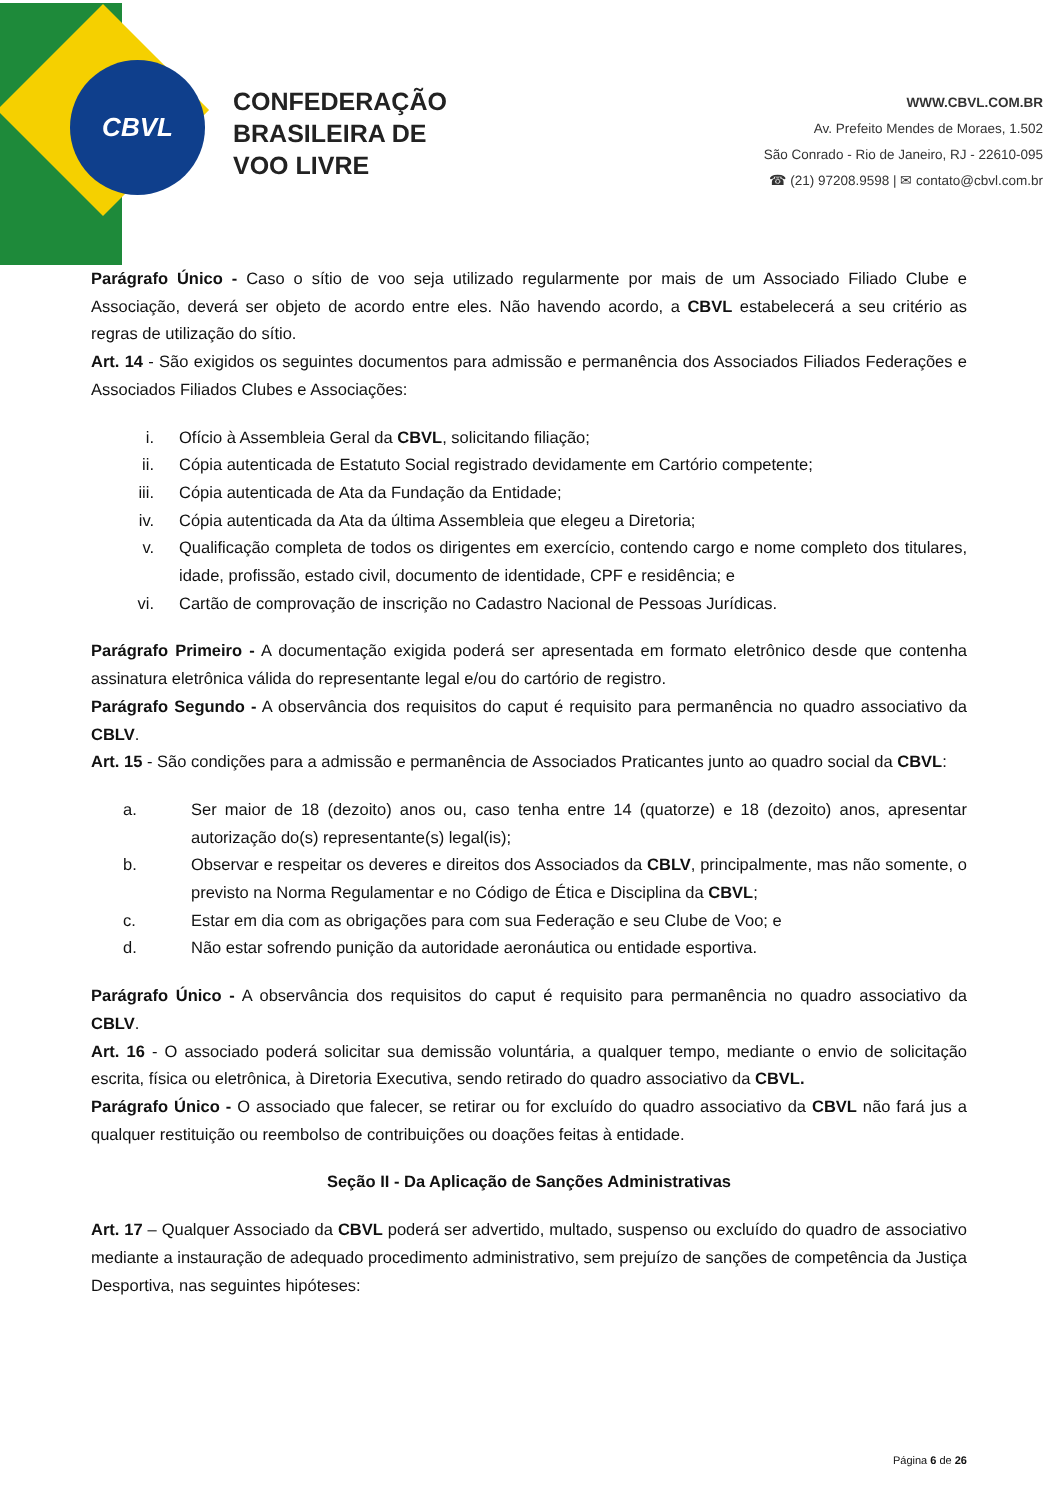CBVL
CONFEDERAÇÃO
BRASILEIRA DE
VOO LIVRE
WWW.CBVL.COM.BR
Av. Prefeito Mendes de Moraes, 1.502
São Conrado - Rio de Janeiro, RJ - 22610-095
☎ (21) 97208.9598 | ✉ contato@cbvl.com.br
Parágrafo Único - Caso o sítio de voo seja utilizado regularmente por mais de um Associado Filiado Clube e Associação, deverá ser objeto de acordo entre eles. Não havendo acordo, a CBVL estabelecerá a seu critério as regras de utilização do sítio.
Art. 14 - São exigidos os seguintes documentos para admissão e permanência dos Associados Filiados Federações e Associados Filiados Clubes e Associações:
i. Ofício à Assembleia Geral da CBVL, solicitando filiação;
ii. Cópia autenticada de Estatuto Social registrado devidamente em Cartório competente;
iii. Cópia autenticada de Ata da Fundação da Entidade;
iv. Cópia autenticada da Ata da última Assembleia que elegeu a Diretoria;
v. Qualificação completa de todos os dirigentes em exercício, contendo cargo e nome completo dos titulares, idade, profissão, estado civil, documento de identidade, CPF e residência; e
vi. Cartão de comprovação de inscrição no Cadastro Nacional de Pessoas Jurídicas.
Parágrafo Primeiro - A documentação exigida poderá ser apresentada em formato eletrônico desde que contenha assinatura eletrônica válida do representante legal e/ou do cartório de registro.
Parágrafo Segundo - A observância dos requisitos do caput é requisito para permanência no quadro associativo da CBLV.
Art. 15 - São condições para a admissão e permanência de Associados Praticantes junto ao quadro social da CBVL:
a. Ser maior de 18 (dezoito) anos ou, caso tenha entre 14 (quatorze) e 18 (dezoito) anos, apresentar autorização do(s) representante(s) legal(is);
b. Observar e respeitar os deveres e direitos dos Associados da CBLV, principalmente, mas não somente, o previsto na Norma Regulamentar e no Código de Ética e Disciplina da CBVL;
c. Estar em dia com as obrigações para com sua Federação e seu Clube de Voo; e
d. Não estar sofrendo punição da autoridade aeronáutica ou entidade esportiva.
Parágrafo Único - A observância dos requisitos do caput é requisito para permanência no quadro associativo da CBLV.
Art. 16 - O associado poderá solicitar sua demissão voluntária, a qualquer tempo, mediante o envio de solicitação escrita, física ou eletrônica, à Diretoria Executiva, sendo retirado do quadro associativo da CBVL.
Parágrafo Único - O associado que falecer, se retirar ou for excluído do quadro associativo da CBVL não fará jus a qualquer restituição ou reembolso de contribuições ou doações feitas à entidade.
Seção II - Da Aplicação de Sanções Administrativas
Art. 17 – Qualquer Associado da CBVL poderá ser advertido, multado, suspenso ou excluído do quadro de associativo mediante a instauração de adequado procedimento administrativo, sem prejuízo de sanções de competência da Justiça Desportiva, nas seguintes hipóteses:
Página 6 de 26